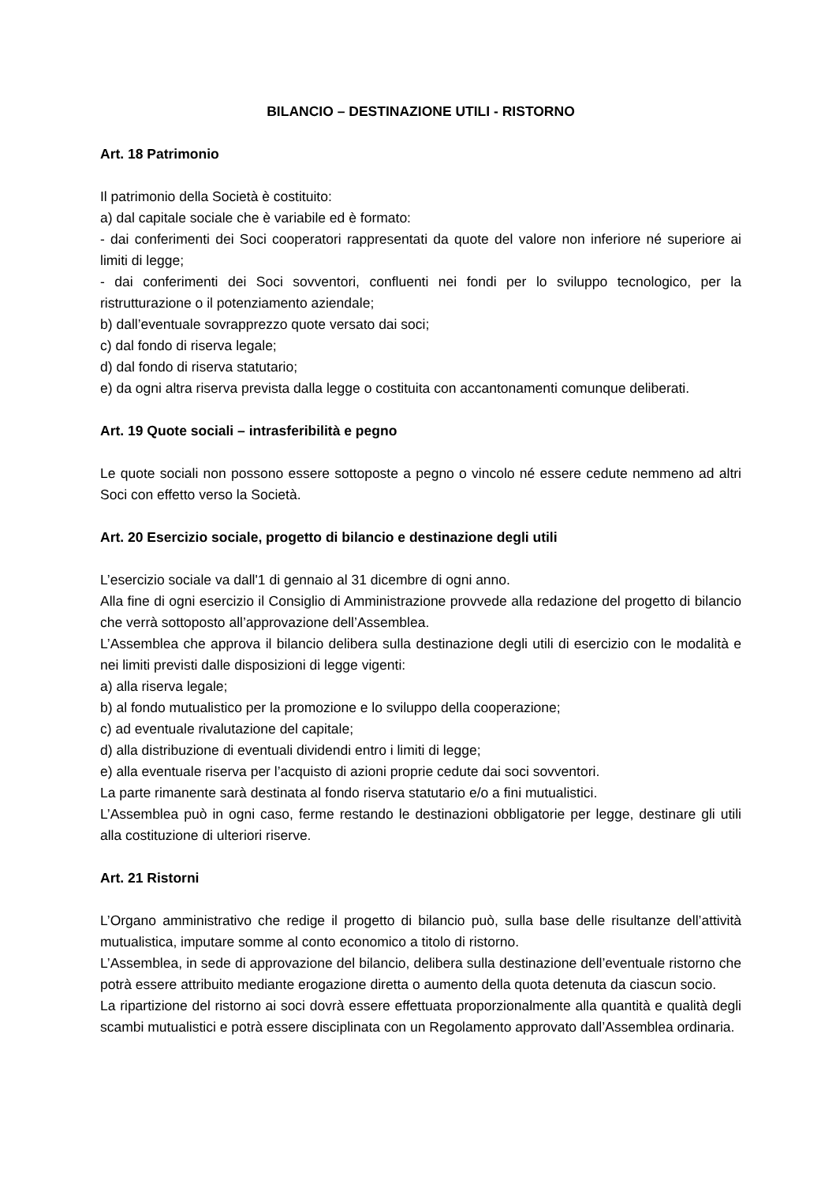BILANCIO – DESTINAZIONE UTILI - RISTORNO
Art. 18 Patrimonio
Il patrimonio della Società è costituito:
a) dal capitale sociale che è variabile ed è formato:
- dai conferimenti dei Soci cooperatori rappresentati da quote del valore non inferiore né superiore ai limiti di legge;
- dai conferimenti dei Soci sovventori, confluenti nei fondi per lo sviluppo tecnologico, per la ristrutturazione o il potenziamento aziendale;
b) dall’eventuale sovrapprezzo quote versato dai soci;
c) dal fondo di riserva legale;
d) dal fondo di riserva statutario;
e) da ogni altra riserva prevista dalla legge o costituita con accantonamenti comunque deliberati.
Art. 19 Quote sociali – intrasferibilità e pegno
Le quote sociali non possono essere sottoposte a pegno o vincolo né essere cedute nemmeno ad altri Soci con effetto verso la Società.
Art. 20 Esercizio sociale, progetto di bilancio e destinazione degli utili
L’esercizio sociale va dall'1 di gennaio al 31 dicembre di ogni anno.
Alla fine di ogni esercizio il Consiglio di Amministrazione provvede alla redazione del progetto di bilancio che verrà sottoposto all’approvazione dell’Assemblea.
L’Assemblea che approva il bilancio delibera sulla destinazione degli utili di esercizio con le modalità e nei limiti previsti dalle disposizioni di legge vigenti:
a) alla riserva legale;
b) al fondo mutualistico per la promozione e lo sviluppo della cooperazione;
c) ad eventuale rivalutazione del capitale;
d) alla distribuzione di eventuali dividendi entro i limiti di legge;
e) alla eventuale riserva per l’acquisto di azioni proprie cedute dai soci sovventori.
La parte rimanente sarà destinata al fondo riserva statutario e/o a fini mutualistici.
L’Assemblea può in ogni caso, ferme restando le destinazioni obbligatorie per legge, destinare gli utili alla costituzione di ulteriori riserve.
Art. 21 Ristorni
L’Organo amministrativo che redige il progetto di bilancio può, sulla base delle risultanze dell’attività mutualistica, imputare somme al conto economico a titolo di ristorno.
L’Assemblea, in sede di approvazione del bilancio, delibera sulla destinazione dell’eventuale ristorno che potrà essere attribuito mediante erogazione diretta o aumento della quota detenuta da ciascun socio.
La ripartizione del ristorno ai soci dovrà essere effettuata proporzionalmente alla quantità e qualità degli scambi mutualistici e potrà essere disciplinata con un Regolamento approvato dall’Assemblea ordinaria.